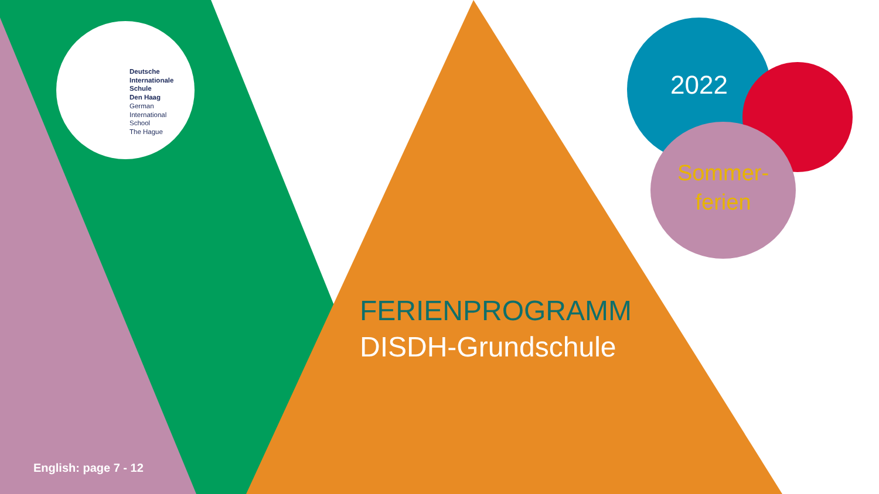Deutsche
Internationale
Schule
Den Haag
German
International
School
The Hague
FERIENPROGRAMM
DISDH-Grundschule
2022
Sommer-
ferien
English: page 7 - 12